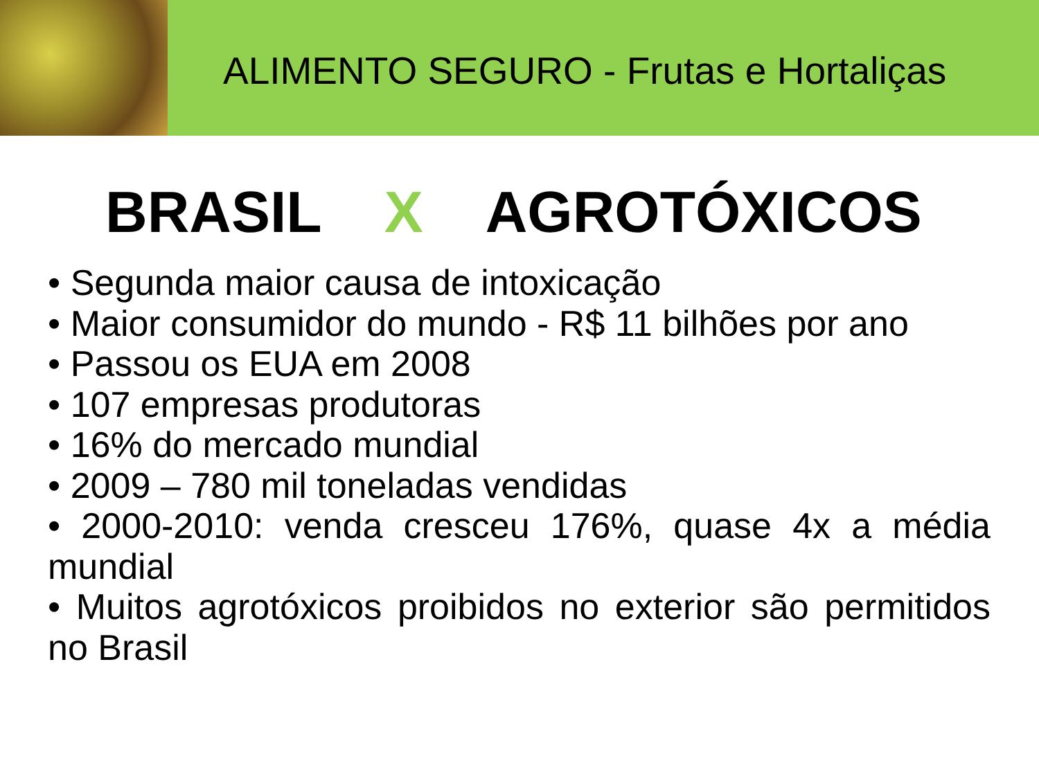ALIMENTO SEGURO - Frutas e Hortaliças
BRASIL X AGROTÓXICOS
• Segunda maior causa de intoxicação
• Maior consumidor do mundo - R$ 11 bilhões por ano
• Passou os EUA em 2008
• 107 empresas produtoras
• 16% do mercado mundial
• 2009 – 780 mil toneladas vendidas
• 2000-2010: venda cresceu 176%, quase 4x a média mundial
• Muitos agrotóxicos proibidos no exterior são permitidos no Brasil